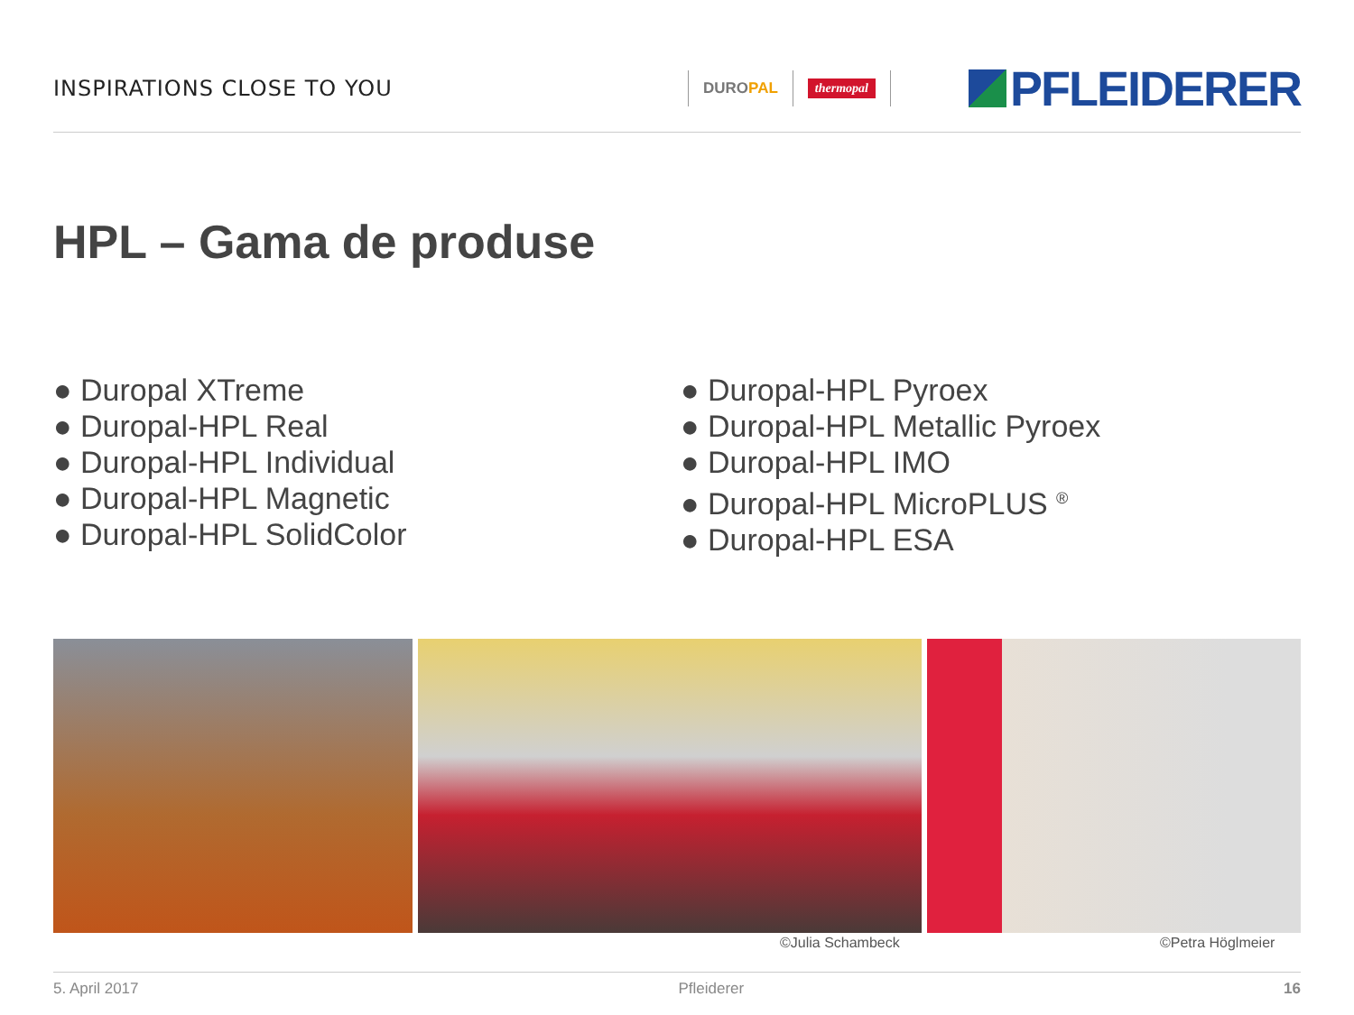INSPIRATIONS CLOSE TO YOU
DUROPAL
thermopal
PFLEIDERER
HPL – Gama de produse
● Duropal XTreme
● Duropal-HPL Real
● Duropal-HPL Individual
● Duropal-HPL Magnetic
● Duropal-HPL SolidColor
● Duropal-HPL Pyroex
● Duropal-HPL Metallic Pyroex
● Duropal-HPL IMO
● Duropal-HPL MicroPLUS <sup>®</sup>
● Duropal-HPL ESA
©Julia Schambeck ©Petra Höglmeier
5. April 2017 Pfleiderer 16